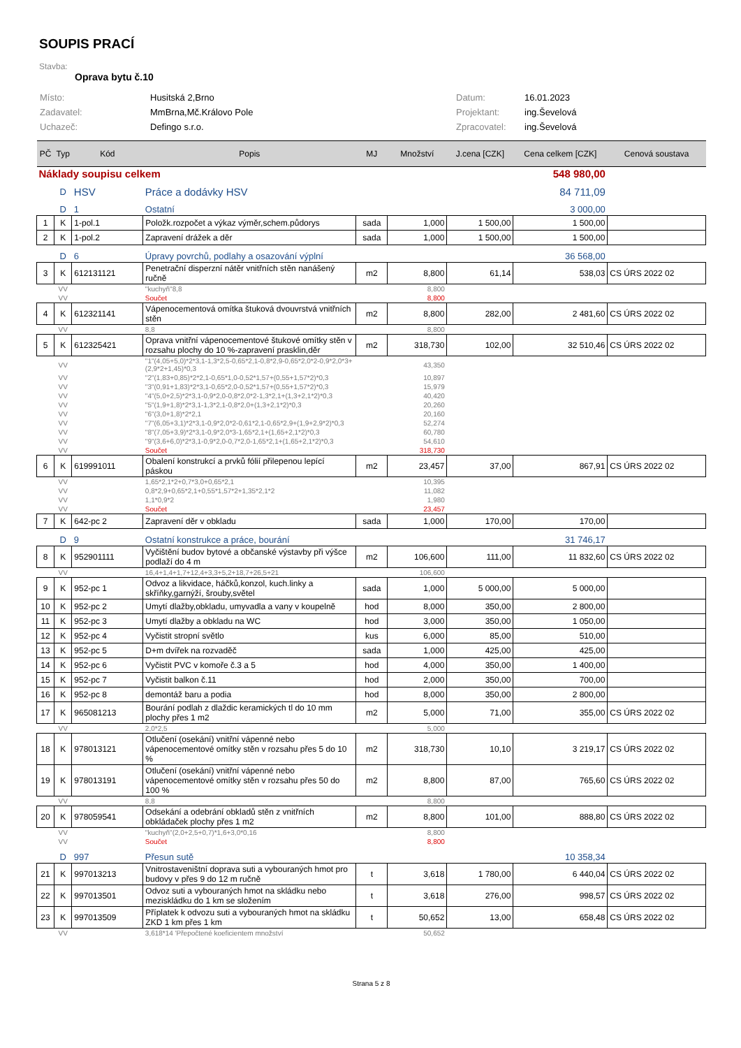SOUPIS PRACÍ
Stavba:
Oprava bytu č.10
| Místo: | Husitská 2,Brno | Datum: | 16.01.2023 |
| Zadavatel: | MmBrna,Mč.Královo Pole | Projektant: | ing.Ševelová |
| Uchazeč: | Defingo s.r.o. | Zpracovatel: | ing.Ševelová |
| PČ | Typ | Kód | Popis | MJ | Množství | J.cena [CZK] | Cena celkem [CZK] | Cenová soustava |
| --- | --- | --- | --- | --- | --- | --- | --- | --- |
| Náklady soupisu celkem | | | | | | | 548 980,00 | |
| | D | HSV | Práce a dodávky HSV | | | | 84 711,09 | |
| | D | 1 | Ostatní | | | | 3 000,00 | |
| 1 | K | 1-pol.1 | Položk.rozpočet a výkaz výměr,schem.půdorys | sada | 1,000 | 1 500,00 | 1 500,00 | |
| 2 | K | 1-pol.2 | Zapravení drážek a děr | sada | 1,000 | 1 500,00 | 1 500,00 | |
| | D | 6 | Úpravy povrchů, podlahy a osazování výplní | | | | 36 568,00 | |
| 3 | K | 612131121 | Penetrační disperzní nátěr vnitřních stěn nanášený ručně | m2 | 8,800 | 61,14 | 538,03 | CS ÚRS 2022 02 |
| | VV | | "kuchyň"8,8 | | 8,800 | | | |
| | VV | | Součet | | 8,800 | | | |
| 4 | K | 612321141 | Vápenocementová omítka štuková dvouvrstvá vnitřních stěn | m2 | 8,800 | 282,00 | 2 481,60 | CS ÚRS 2022 02 |
| | VV | | 8,8 | | 8,800 | | | |
| 5 | K | 612325421 | Oprava vnitřní vápenocementové štukové omítky stěn v rozsahu plochy do 10 %-zapravení prasklin,děr | m2 | 318,730 | 102,00 | 32 510,46 | CS ÚRS 2022 02 |
| | VV | | "1"(4,05+5,0)*2*3,1-1,3*2,5-0,65*2,1-0,8*2,9-0,65*2,0*2-0,9*2,0*3+(2,9*2+1,45)*0,3 | | 43,350 | | | |
| | VV | | "2"(1,83+0,85)*2*2,1-0,65*1,0-0,52*1,57+(0,55+1,57*2)*0,3 | | 10,897 | | | |
| | VV | | "3"(0,91+1,83)*2*3,1-0,65*2,0-0,52*1,57+(0,55+1,57*2)*0,3 | | 15,979 | | | |
| | VV | | "4"(5,0+2,5)*2*3,1-0,9*2,0-0,8*2,0*2-1,3*2,1+(1,3+2,1*2)*0,3 | | 40,420 | | | |
| | VV | | "5"(1,9+1,8)*2*3,1-1,3*2,1-0,8*2,0+(1,3+2,1*2)*0,3 | | 20,260 | | | |
| | VV | | "6"(3,0+1,8)*2*2,1 | | 20,160 | | | |
| | VV | | "7"(6,05+3,1)*2*3,1-0,9*2,0*2-0,61*2,1-0,65*2,9+(1,9+2,9*2)*0,3 | | 52,274 | | | |
| | VV | | "8"(7,05+3,9)*2*3,1-0,9*2,0*3-1,65*2,1+(1,65+2,1*2)*0,3 | | 60,780 | | | |
| | VV | | "9"(3,6+6,0)*2*3,1-0,9*2,0-0,7*2,0-1,65*2,1+(1,65+2,1*2)*0,3 | | 54,610 | | | |
| | VV | | Součet | | 318,730 | | | |
| 6 | K | 619991011 | Obalení konstrukcí a prvků fólií přilepenou lepící páskou | m2 | 23,457 | 37,00 | 867,91 | CS ÚRS 2022 02 |
| | VV | | 1,65*2,1*2+0,7*3,0+0,65*2,1 | | 10,395 | | | |
| | VV | | 0,8*2,9+0,65*2,1+0,55*1,57*2+1,35*2,1*2 | | 11,082 | | | |
| | VV | | 1,1*0,9*2 | | 1,980 | | | |
| | VV | | Součet | | 23,457 | | | |
| 7 | K | 642-pc 2 | Zapravení děr v obkladu | sada | 1,000 | 170,00 | 170,00 | |
| | D | 9 | Ostatní konstrukce a práce, bourání | | | | 31 746,17 | |
| 8 | K | 952901111 | Vyčištění budov bytové a občanské výstavby při výšce podlaží do 4 m | m2 | 106,600 | 111,00 | 11 832,60 | CS ÚRS 2022 02 |
| | VV | | 16,4+1,4+1,7+12,4+3,3+5,2+18,7+26,5+21 | | 106,600 | | | |
| 9 | K | 952-pc 1 | Odvoz a likvidace, háčků,konzol, kuch.linky a skříňky,garnýží, šrouby,světel | sada | 1,000 | 5 000,00 | 5 000,00 | |
| 10 | K | 952-pc 2 | Umytí dlažby,obkladu, umyvadla a vany v koupelně | hod | 8,000 | 350,00 | 2 800,00 | |
| 11 | K | 952-pc 3 | Umytí dlažby a obkladu na WC | hod | 3,000 | 350,00 | 1 050,00 | |
| 12 | K | 952-pc 4 | Vyčistit stropní světlo | kus | 6,000 | 85,00 | 510,00 | |
| 13 | K | 952-pc 5 | D+m dvířek na rozvaděč | sada | 1,000 | 425,00 | 425,00 | |
| 14 | K | 952-pc 6 | Vyčistit PVC v komoře č.3 a 5 | hod | 4,000 | 350,00 | 1 400,00 | |
| 15 | K | 952-pc 7 | Vyčistit balkon č.11 | hod | 2,000 | 350,00 | 700,00 | |
| 16 | K | 952-pc 8 | demontáž baru a podia | hod | 8,000 | 350,00 | 2 800,00 | |
| 17 | K | 965081213 | Bourání podlah z dlaždic keramických tl do 10 mm plochy přes 1 m2 | m2 | 5,000 | 71,00 | 355,00 | CS ÚRS 2022 02 |
| | VV | | 2,0*2,5 | | 5,000 | | | |
| 18 | K | 978013121 | Otlučení (osekání) vnitřní vápenné nebo vápenocementové omítky stěn v rozsahu přes 5 do 10 % | m2 | 318,730 | 10,10 | 3 219,17 | CS ÚRS 2022 02 |
| 19 | K | 978013191 | Otlučení (osekání) vnitřní vápenné nebo vápenocementové omítky stěn v rozsahu přes 50 do 100 % | m2 | 8,800 | 87,00 | 765,60 | CS ÚRS 2022 02 |
| | VV | | 8,8 | | 8,800 | | | |
| 20 | K | 978059541 | Odsekání a odebrání obkladů stěn z vnitřních obkládaček plochy přes 1 m2 | m2 | 8,800 | 101,00 | 888,80 | CS ÚRS 2022 02 |
| | VV | | "kuchyň"(2,0+2,5+0,7)*1,6+3,0*0,16 | | 8,800 | | | |
| | VV | | Součet | | 8,800 | | | |
| | D | 997 | Přesun sutě | | | | 10 358,34 | |
| 21 | K | 997013213 | Vnitrostaveništní doprava suti a vybouraných hmot pro budovy v přes 9 do 12 m ručně | t | 3,618 | 1 780,00 | 6 440,04 | CS ÚRS 2022 02 |
| 22 | K | 997013501 | Odvoz suti a vybouraných hmot na skládku nebo meziskládku do 1 km se složením | t | 3,618 | 276,00 | 998,57 | CS ÚRS 2022 02 |
| 23 | K | 997013509 | Příplatek k odvozu suti a vybouraných hmot na skládku ZKD 1 km přes 1 km | t | 50,652 | 13,00 | 658,48 | CS ÚRS 2022 02 |
| | VV | | 3,618*14 'Přepočtené koeficientem množství | | 50,652 | | | |
Strana 5 z 8